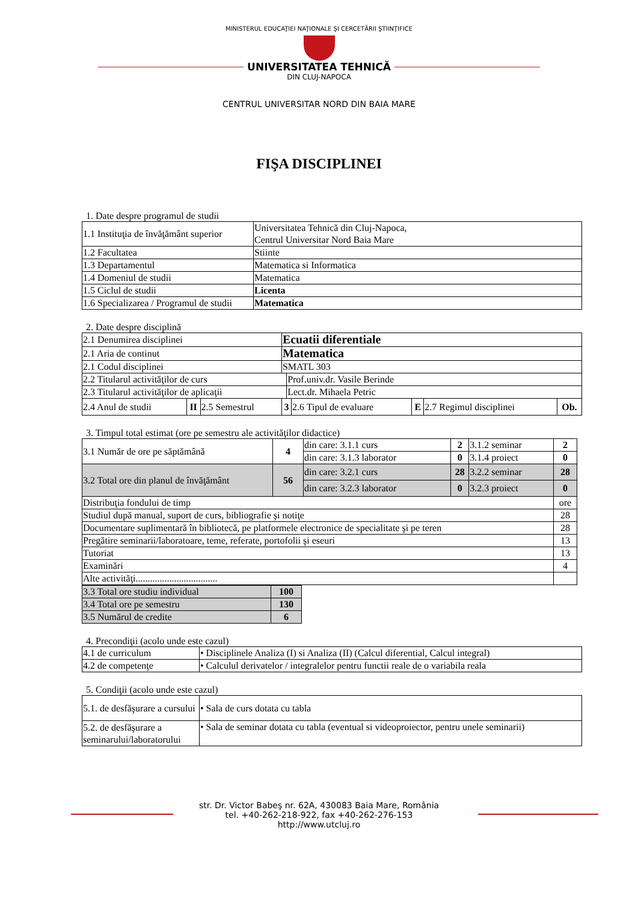MINISTERUL EDUCAŢIEI NAŢIONALE ŞI CERCETĂRII ŞTIINŢIFICE
UNIVERSITATEA TEHNICĂ
DIN CLUJ-NAPOCA
CENTRUL UNIVERSITAR NORD DIN BAIA MARE
FIŞA DISCIPLINEI
1. Date despre programul de studii
| 1.1 Instituţia de învăţământ superior | Universitatea Tehnică din Cluj-Napoca, Centrul Universitar Nord Baia Mare |
| 1.2 Facultatea | Stiinte |
| 1.3 Departamentul | Matematica si Informatica |
| 1.4 Domeniul de studii | Matematica |
| 1.5 Ciclul de studii | Licenta |
| 1.6 Specializarea / Programul de studii | Matematica |
2. Date despre disciplină
| 2.1 Denumirea disciplinei | | | Ecuatii diferentiale | | | | | |
| 2.1 Aria de continut | | | Matematica | | | | | |
| 2.1 Codul disciplinei | | | SMATL 303 | | | | | |
| 2.2 Titularul activităţilor de curs | | | | Prof.univ.dr. Vasile Berinde | | | | |
| 2.3 Titularul activităţilor de aplicaţii | | | | Lect.dr. Mihaela Petric | | | | |
| 2.4 Anul de studii | II | 2.5 Semestrul | 3 | | 2.6 Tipul de evaluare | E | 2.7 Regimul disciplinei | Ob. |
3. Timpul total estimat (ore pe semestru ale activităţilor didactice)
| 3.1 Număr de ore pe săptămână | 4 | din care: 3.1.1 curs | 2 | 3.1.2 seminar | 2 |
| | | din care: 3.1.3 laborator | 0 | 3.1.4 proiect | 0 |
| 3.2 Total ore din planul de învăţământ | 56 | din care: 3.2.1 curs | 28 | 3.2.2 seminar | 28 |
| | | din care: 3.2.3 laborator | 0 | 3.2.3 proiect | 0 |
| Distribuţia fondului de timp | | | | | ore |
| Studiul după manual, suport de curs, bibliografie şi notiţe | | | | | 28 |
| Documentare suplimentară în bibliotecă, pe platformele electronice de specialitate şi pe teren | | | | | 28 |
| Pregătire seminarii/laboratoare, teme, referate, portofolii şi eseuri | | | | | 13 |
| Tutoriat | | | | | 13 |
| Examinări | | | | | 4 |
| Alte activităţi.................................. | | | | | |
| 3.3 Total ore studiu individual | 100 |
| 3.4 Total ore pe semestru | 130 |
| 3.5 Numărul de credite | 6 |
4. Precondiţii (acolo unde este cazul)
| 4.1 de curriculum | • Disciplinele Analiza (I) si Analiza (II) (Calcul diferential, Calcul integral) |
| 4.2 de competenţe | • Calculul derivatelor / integralelor pentru functii reale de o variabila reala |
5. Condiţii (acolo unde este cazul)
| 5.1. de desfăşurare a cursului | • Sala de curs dotata cu tabla |
| 5.2. de desfăşurare a seminarului/laboratorului | • Sala de seminar dotata cu tabla (eventual si videoproiector, pentru unele seminarii) |
str. Dr. Victor Babeş nr. 62A, 430083 Baia Mare, România
tel. +40-262-218-922, fax +40-262-276-153
http://www.utcluj.ro